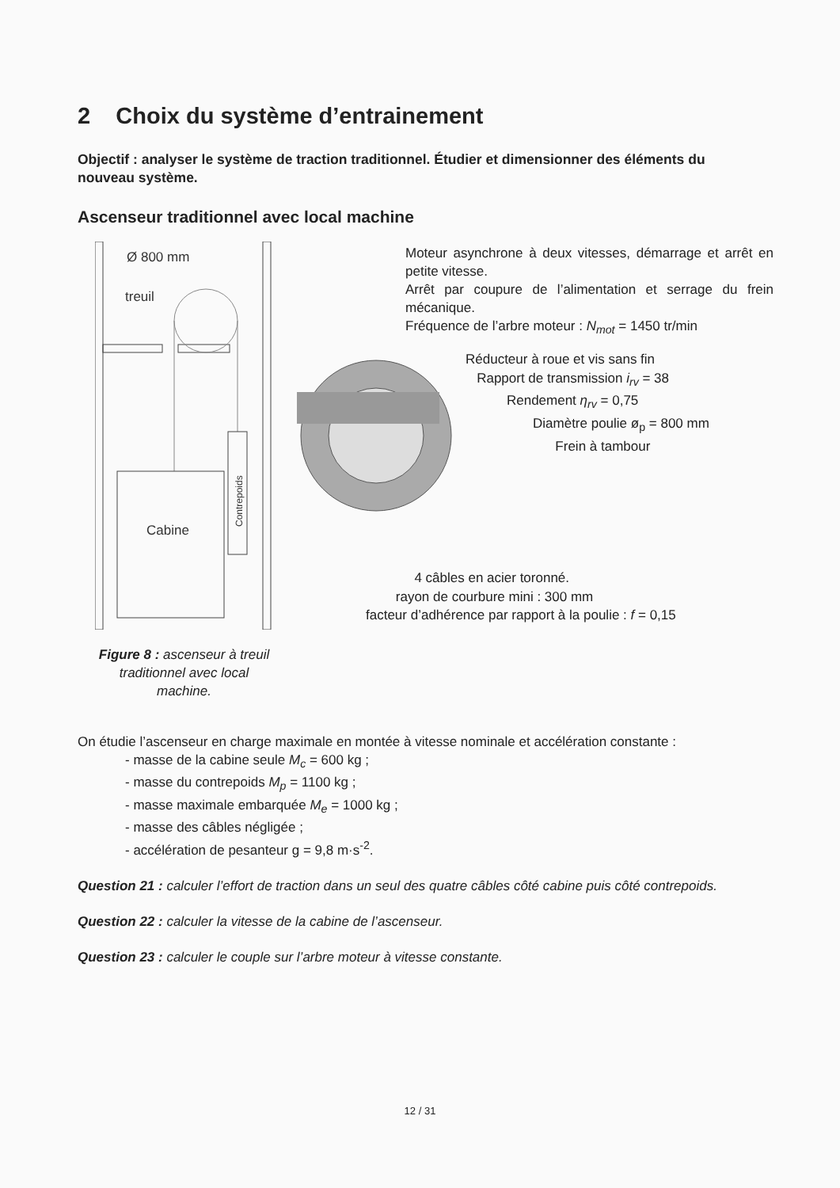2 Choix du système d’entrainement
Objectif : analyser le système de traction traditionnel. Étudier et dimensionner des éléments du nouveau système.
Ascenseur traditionnel avec local machine
Ø 800 mm
treuil
Cabine
Contrepoids
Moteur asynchrone à deux vitesses, démarrage et arrêt en petite vitesse.
Arrêt par coupure de l’alimentation et serrage du frein mécanique.
Fréquence de l’arbre moteur : N<sub>mot</sub> = 1450 tr/min
Réducteur à roue et vis sans fin
Rapport de transmission i<sub>rv</sub> = 38
Rendement η<sub>rv</sub> = 0,75
Diamètre poulie ø<sub>p</sub> = 800 mm
Frein à tambour
4 câbles en acier toronné.
rayon de courbure mini : 300 mm
facteur d’adhérence par rapport à la poulie : f = 0,15
Figure 8 : ascenseur à treuil traditionnel avec local machine.
On étudie l’ascenseur en charge maximale en montée à vitesse nominale et accélération constante :
- masse de la cabine seule M<sub>c</sub> = 600 kg ;
- masse du contrepoids M<sub>p</sub> = 1100 kg ;
- masse maximale embarquée M<sub>e</sub> = 1000 kg ;
- masse des câbles négligée ;
- accélération de pesanteur g = 9,8 m·s<sup>-2</sup>.
Question 21 : calculer l’effort de traction dans un seul des quatre câbles côté cabine puis côté contrepoids.
Question 22 : calculer la vitesse de la cabine de l’ascenseur.
Question 23 : calculer le couple sur l’arbre moteur à vitesse constante.
12 / 31